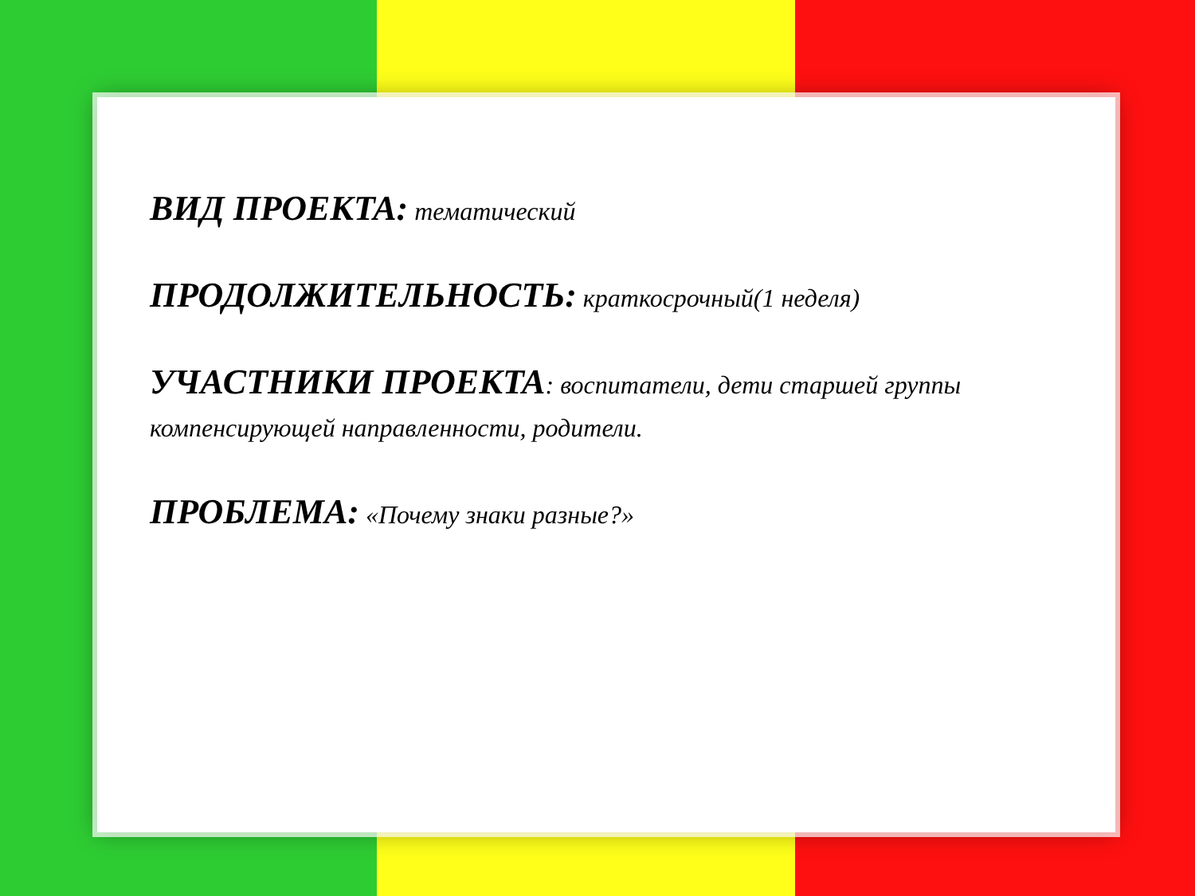ВИД ПРОЕКТА: тематический
ПРОДОЛЖИТЕЛЬНОСТЬ: краткосрочный(1 неделя)
УЧАСТНИКИ ПРОЕКТА: воспитатели, дети старшей группы компенсирующей направленности, родители.
ПРОБЛЕМА: «Почему знаки разные?»